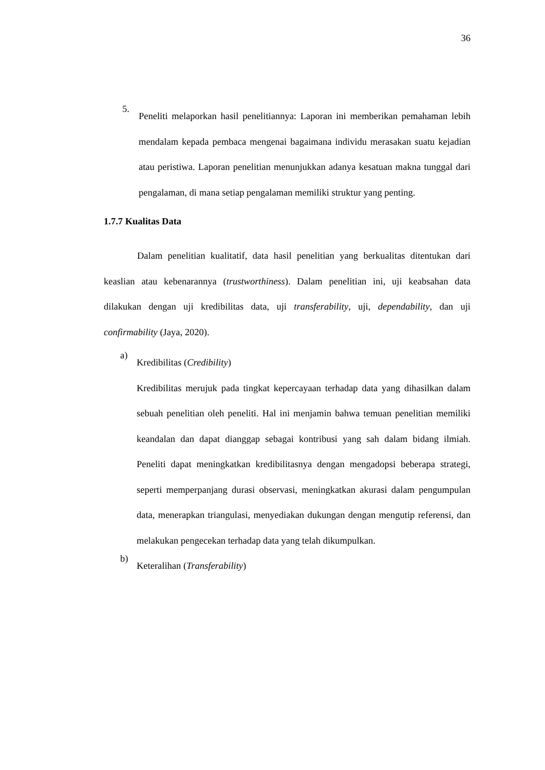36
5.
Peneliti melaporkan hasil penelitiannya: Laporan ini memberikan pemahaman lebih mendalam kepada pembaca mengenai bagaimana individu merasakan suatu kejadian atau peristiwa. Laporan penelitian menunjukkan adanya kesatuan makna tunggal dari pengalaman, di mana setiap pengalaman memiliki struktur yang penting.
1.7.7 Kualitas Data
Dalam penelitian kualitatif, data hasil penelitian yang berkualitas ditentukan dari keaslian atau kebenarannya (trustworthiness). Dalam penelitian ini, uji keabsahan data dilakukan dengan uji kredibilitas data, uji transferability, uji, dependability, dan uji confirmability (Jaya, 2020).
a)
Kredibilitas (Credibility)
Kredibilitas merujuk pada tingkat kepercayaan terhadap data yang dihasilkan dalam sebuah penelitian oleh peneliti. Hal ini menjamin bahwa temuan penelitian memiliki keandalan dan dapat dianggap sebagai kontribusi yang sah dalam bidang ilmiah. Peneliti dapat meningkatkan kredibilitasnya dengan mengadopsi beberapa strategi, seperti memperpanjang durasi observasi, meningkatkan akurasi dalam pengumpulan data, menerapkan triangulasi, menyediakan dukungan dengan mengutip referensi, dan melakukan pengecekan terhadap data yang telah dikumpulkan.
b)
Keteralihan (Transferability)